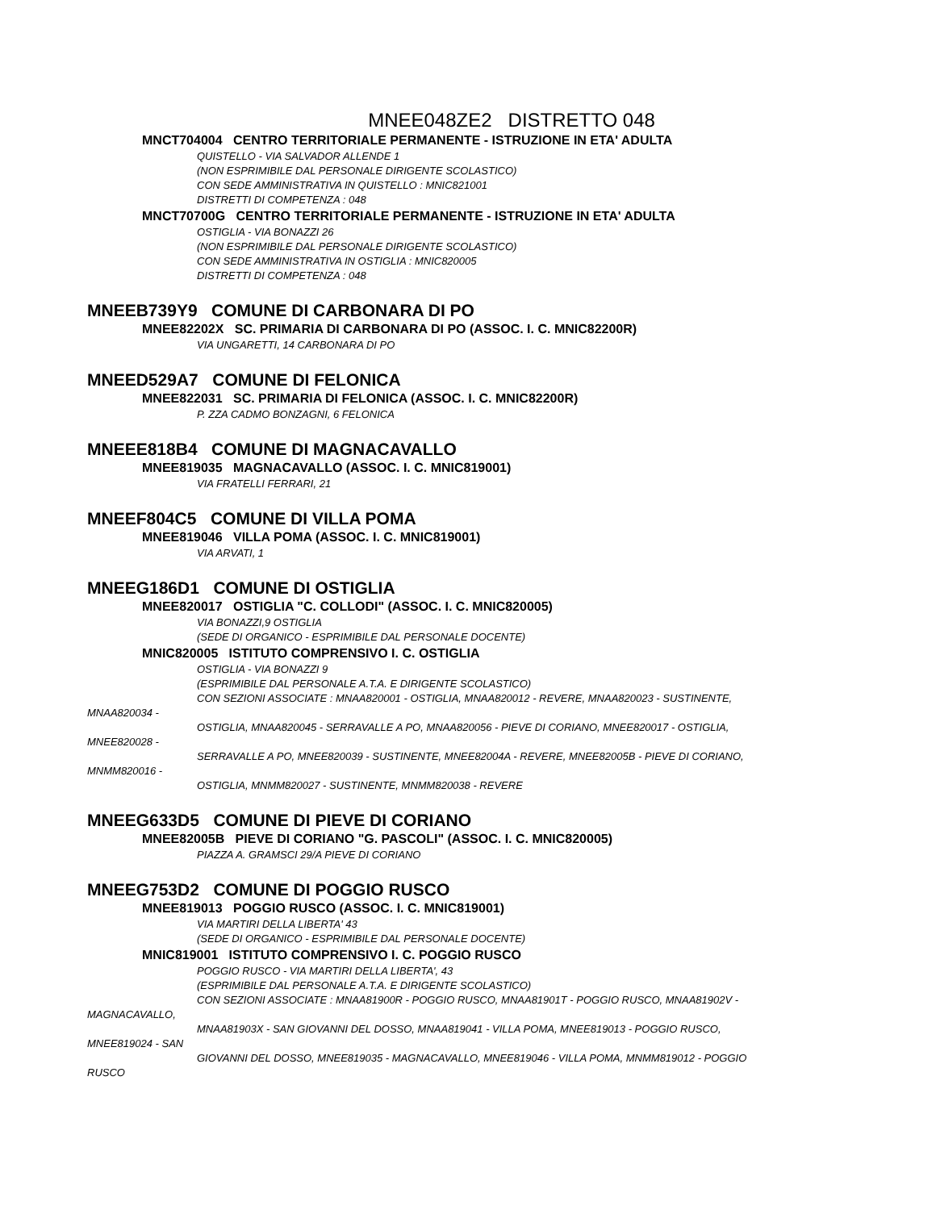MNEE048ZE2 DISTRETTO 048
MNCT704004 CENTRO TERRITORIALE PERMANENTE - ISTRUZIONE IN ETA' ADULTA
QUISTELLO - VIA SALVADOR ALLENDE 1
(NON ESPRIMIBILE DAL PERSONALE DIRIGENTE SCOLASTICO)
CON SEDE AMMINISTRATIVA IN QUISTELLO : MNIC821001
DISTRETTI DI COMPETENZA : 048
MNCT70700G CENTRO TERRITORIALE PERMANENTE - ISTRUZIONE IN ETA' ADULTA
OSTIGLIA - VIA BONAZZI 26
(NON ESPRIMIBILE DAL PERSONALE DIRIGENTE SCOLASTICO)
CON SEDE AMMINISTRATIVA IN OSTIGLIA : MNIC820005
DISTRETTI DI COMPETENZA : 048
MNEEB739Y9 COMUNE DI CARBONARA DI PO
MNEE82202X SC. PRIMARIA DI CARBONARA DI PO (ASSOC. I. C. MNIC82200R)
VIA UNGARETTI, 14 CARBONARA DI PO
MNEED529A7 COMUNE DI FELONICA
MNEE822031 SC. PRIMARIA DI FELONICA (ASSOC. I. C. MNIC82200R)
P. ZZA CADMO BONZAGNI, 6 FELONICA
MNEEE818B4 COMUNE DI MAGNACAVALLO
MNEE819035 MAGNACAVALLO (ASSOC. I. C. MNIC819001)
VIA FRATELLI FERRARI, 21
MNEEF804C5 COMUNE DI VILLA POMA
MNEE819046 VILLA POMA (ASSOC. I. C. MNIC819001)
VIA ARVATI, 1
MNEEG186D1 COMUNE DI OSTIGLIA
MNEE820017 OSTIGLIA "C. COLLODI" (ASSOC. I. C. MNIC820005)
VIA BONAZZI,9 OSTIGLIA
(SEDE DI ORGANICO - ESPRIMIBILE DAL PERSONALE DOCENTE)
MNIC820005 ISTITUTO COMPRENSIVO I. C. OSTIGLIA
OSTIGLIA - VIA BONAZZI 9
(ESPRIMIBILE DAL PERSONALE A.T.A. E DIRIGENTE SCOLASTICO)
CON SEZIONI ASSOCIATE : MNAA820001 - OSTIGLIA, MNAA820012 - REVERE, MNAA820023 - SUSTINENTE,
MNAA820034 -
OSTIGLIA, MNAA820045 - SERRAVALLE A PO, MNAA820056 - PIEVE DI CORIANO, MNEE820017 - OSTIGLIA,
MNEE820028 -
SERRAVALLE A PO, MNEE820039 - SUSTINENTE, MNEE82004A - REVERE, MNEE82005B - PIEVE DI CORIANO,
MNMM820016 -
OSTIGLIA, MNMM820027 - SUSTINENTE, MNMM820038 - REVERE
MNEEG633D5 COMUNE DI PIEVE DI CORIANO
MNEE82005B PIEVE DI CORIANO "G. PASCOLI" (ASSOC. I. C. MNIC820005)
PIAZZA A. GRAMSCI 29/A PIEVE DI CORIANO
MNEEG753D2 COMUNE DI POGGIO RUSCO
MNEE819013 POGGIO RUSCO (ASSOC. I. C. MNIC819001)
VIA MARTIRI DELLA LIBERTA' 43
(SEDE DI ORGANICO - ESPRIMIBILE DAL PERSONALE DOCENTE)
MNIC819001 ISTITUTO COMPRENSIVO I. C. POGGIO RUSCO
POGGIO RUSCO - VIA MARTIRI DELLA LIBERTA', 43
(ESPRIMIBILE DAL PERSONALE A.T.A. E DIRIGENTE SCOLASTICO)
CON SEZIONI ASSOCIATE : MNAA81900R - POGGIO RUSCO, MNAA81901T - POGGIO RUSCO, MNAA81902V -
MAGNACAVALLO,
MNAA81903X - SAN GIOVANNI DEL DOSSO, MNAA819041 - VILLA POMA, MNEE819013 - POGGIO RUSCO,
MNEE819024 - SAN
GIOVANNI DEL DOSSO, MNEE819035 - MAGNACAVALLO, MNEE819046 - VILLA POMA, MNMM819012 - POGGIO
RUSCO